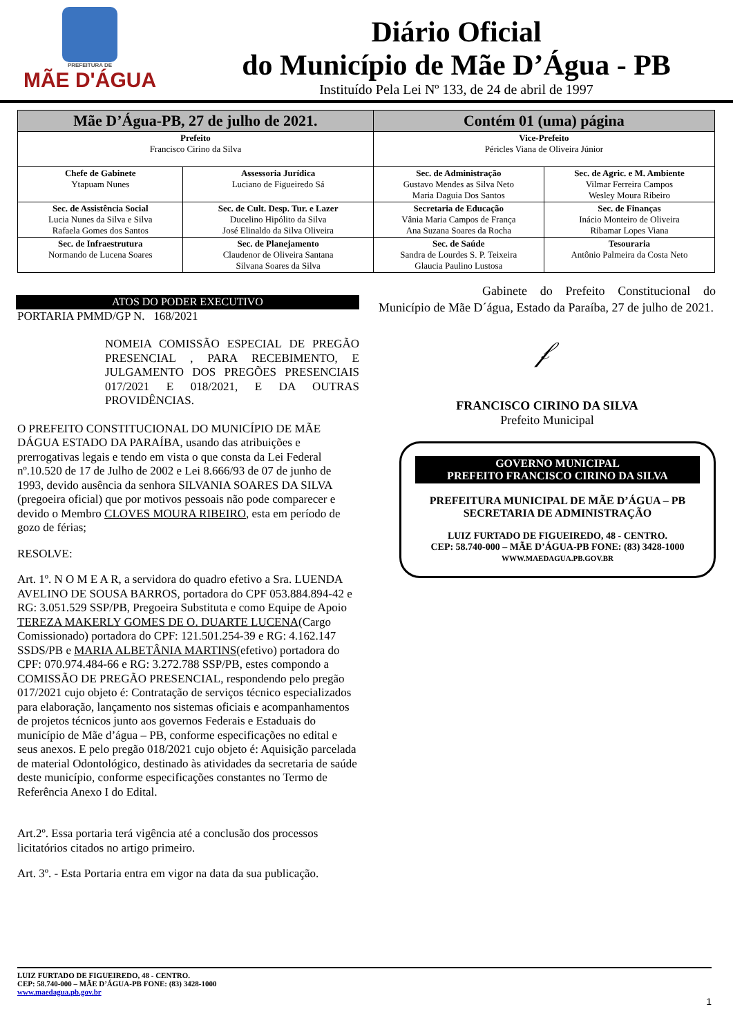PREFEITURA DE
MÃE D'ÁGUA
Diário Oficial
do Município de Mãe D’Água - PB
Instituído Pela Lei Nº 133, de 24 de abril de 1997
| Mãe D’Água-PB, 27 de julho de 2021. | | Contém 01 (uma) página | |
| --- | --- | --- | --- |
| Prefeito Francisco Cirino da Silva | | Vice-Prefeito Péricles Viana de Oliveira Júnior | |
| Chefe de Gabinete Ytapuam Nunes | Assessoria Jurídica Luciano de Figueiredo Sá | Sec. de Administração Gustavo Mendes as Silva Neto Maria Daguia Dos Santos | Sec. de Agric. e M. Ambiente Vilmar Ferreira Campos Wesley Moura Ribeiro |
| Sec. de Assistência Social Lucia Nunes da Silva e Silva Rafaela Gomes dos Santos | Sec. de Cult. Desp. Tur. e Lazer Ducelino Hipólito da Silva José Elinaldo da Silva Oliveira | Secretaria de Educação Vânia Maria Campos de França Ana Suzana Soares da Rocha | Sec. de Finanças Inácio Monteiro de Oliveira Ribamar Lopes Viana |
| Sec. de Infraestrutura Normando de Lucena Soares | Sec. de Planejamento Claudenor de Oliveira Santana Silvana Soares da Silva | Sec. de Saúde Sandra de Lourdes S. P. Teixeira Glaucia Paulino Lustosa | Tesouraria Antônio Palmeira da Costa Neto |
ATOS DO PODER EXECUTIVO
PORTARIA PMMD/GP N. 168/2021
NOMEIA COMISSÃO ESPECIAL DE PREGÃO PRESENCIAL , PARA RECEBIMENTO, E JULGAMENTO DOS PREGÕES PRESENCIAIS 017/2021 E 018/2021, E DA OUTRAS PROVIDÊNCIAS.
O PREFEITO CONSTITUCIONAL DO MUNICÍPIO DE MÃE DÁGUA ESTADO DA PARAÍBA, usando das atribuições e prerrogativas legais e tendo em vista o que consta da Lei Federal nº.10.520 de 17 de Julho de 2002 e Lei 8.666/93 de 07 de junho de 1993, devido ausência da senhora SILVANIA SOARES DA SILVA (pregoeira oficial) que por motivos pessoais não pode comparecer e devido o Membro CLOVES MOURA RIBEIRO, esta em período de gozo de férias;
RESOLVE:
Art. 1º. N O M E A R, a servidora do quadro efetivo a Sra. LUENDA AVELINO DE SOUSA BARROS, portadora do CPF 053.884.894-42 e RG: 3.051.529 SSP/PB, Pregoeira Substituta e como Equipe de Apoio TEREZA MAKERLY GOMES DE O. DUARTE LUCENA(Cargo Comissionado) portadora do CPF: 121.501.254-39 e RG: 4.162.147 SSDS/PB e MARIA ALBETÂNIA MARTINS(efetivo) portadora do CPF: 070.974.484-66 e RG: 3.272.788 SSP/PB, estes compondo a COMISSÃO DE PREGÃO PRESENCIAL, respondendo pelo pregão 017/2021 cujo objeto é: Contratação de serviços técnico especializados para elaboração, lançamento nos sistemas oficiais e acompanhamentos de projetos técnicos junto aos governos Federais e Estaduais do município de Mãe d’água – PB, conforme especificações no edital e seus anexos. E pelo pregão 018/2021 cujo objeto é: Aquisição parcelada de material Odontológico, destinado às atividades da secretaria de saúde deste município, conforme especificações constantes no Termo de Referência Anexo I do Edital.
Art.2º. Essa portaria terá vigência até a conclusão dos processos licitatórios citados no artigo primeiro.
Art. 3º. - Esta Portaria entra em vigor na data da sua publicação.
Gabinete do Prefeito Constitucional do Município de Mãe D´água, Estado da Paraíba, 27 de julho de 2021.
𝒻
FRANCISCO CIRINO DA SILVA
Prefeito Municipal
GOVERNO MUNICIPAL
PREFEITO FRANCISCO CIRINO DA SILVA
PREFEITURA MUNICIPAL DE MÃE D’ÁGUA – PB
SECRETARIA DE ADMINISTRAÇÃO
LUIZ FURTADO DE FIGUEIREDO, 48 - CENTRO.
CEP: 58.740-000 – MÃE D’ÁGUA-PB FONE: (83) 3428-1000
WWW.MAEDAGUA.PB.GOV.BR
LUIZ FURTADO DE FIGUEIREDO, 48 - CENTRO.
CEP: 58.740-000 – MÃE D’ÁGUA-PB FONE: (83) 3428-1000
www.maedagua.pb.gov.br
1